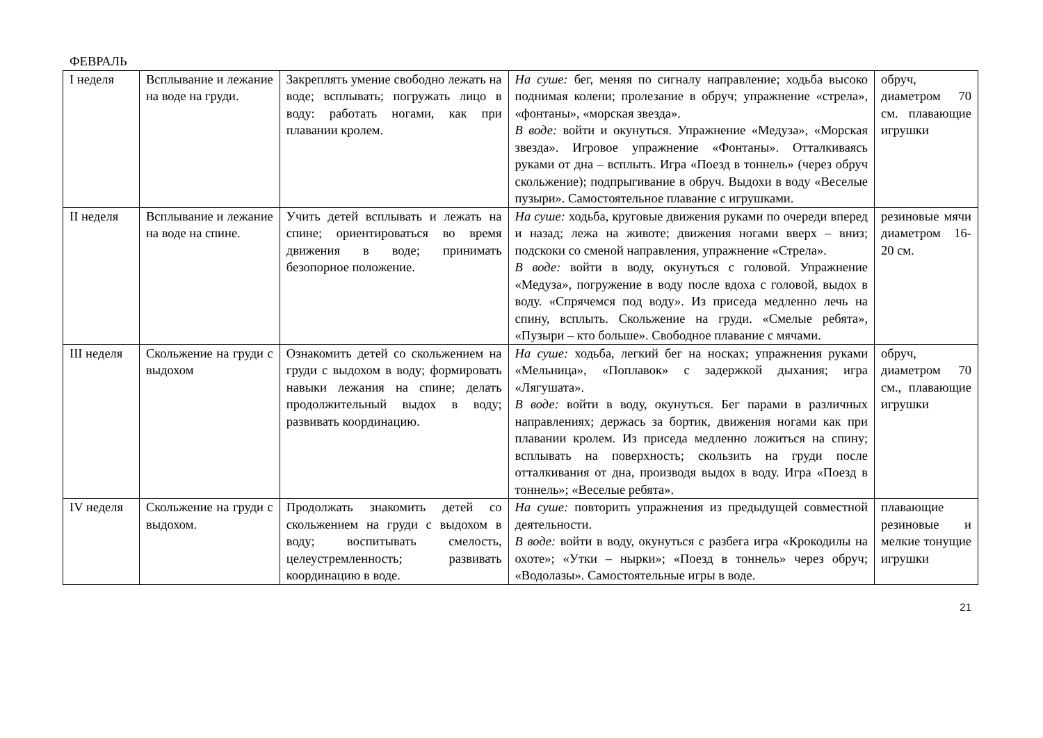ФЕВРАЛЬ
| I неделя | Всплывание и лежание на воде на груди. | Закреплять умение свободно лежать на воде; всплывать; погружать лицо в воду: работать ногами, как при плавании кролем. | На суше: бег, меняя по сигналу направление; ходьба высоко поднимая колени; пролезание в обруч; упражнение «стрела», «фонтаны», «морская звезда». В воде: войти и окунуться. Упражнение «Медуза», «Морская звезда». Игровое упражнение «Фонтаны». Отталкиваясь руками от дна – всплыть. Игра «Поезд в тоннель» (через обруч скольжение); подпрыгивание в обруч. Выдохи в воду «Веселые пузыри». Самостоятельное плавание с игрушками. | обруч, диаметром 70 см. плавающие игрушки |
| II неделя | Всплывание и лежание на воде на спине. | Учить детей всплывать и лежать на спине; ориентироваться во время движения в воде; принимать безопорное положение. | На суше: ходьба, круговые движения руками по очереди вперед и назад; лежа на животе; движения ногами вверх – вниз; подскоки со сменой направления, упражнение «Стрела». В воде: войти в воду, окунуться с головой. Упражнение «Медуза», погружение в воду после вдоха с головой, выдох в воду. «Спрячемся под воду». Из приседа медленно лечь на спину, всплыть. Скольжение на груди. «Смелые ребята», «Пузыри – кто больше». Свободное плавание с мячами. | резиновые мячи диаметром 16-20 см. |
| III неделя | Скольжение на груди с выдохом | Ознакомить детей со скольжением на груди с выдохом в воду; формировать навыки лежания на спине; делать продолжительный выдох в воду; развивать координацию. | На суше: ходьба, легкий бег на носках; упражнения руками «Мельница», «Поплавок» с задержкой дыхания; игра «Лягушата». В воде: войти в воду, окунуться. Бег парами в различных направлениях; держась за бортик, движения ногами как при плавании кролем. Из приседа медленно ложиться на спину; всплывать на поверхность; скользить на груди после отталкивания от дна, производя выдох в воду. Игра «Поезд в тоннель»; «Веселые ребята». | обруч, диаметром 70 см., плавающие игрушки |
| IV неделя | Скольжение на груди с выдохом. | Продолжать знакомить детей со скольжением на груди с выдохом в воду; воспитывать смелость, целеустремленность; развивать координацию в воде. | На суше: повторить упражнения из предыдущей совместной деятельности. В воде: войти в воду, окунуться с разбега игра «Крокодилы на охоте»; «Утки – нырки»; «Поезд в тоннель» через обруч; «Водолазы». Самостоятельные игры в воде. | плавающие резиновые и мелкие тонущие игрушки |
21